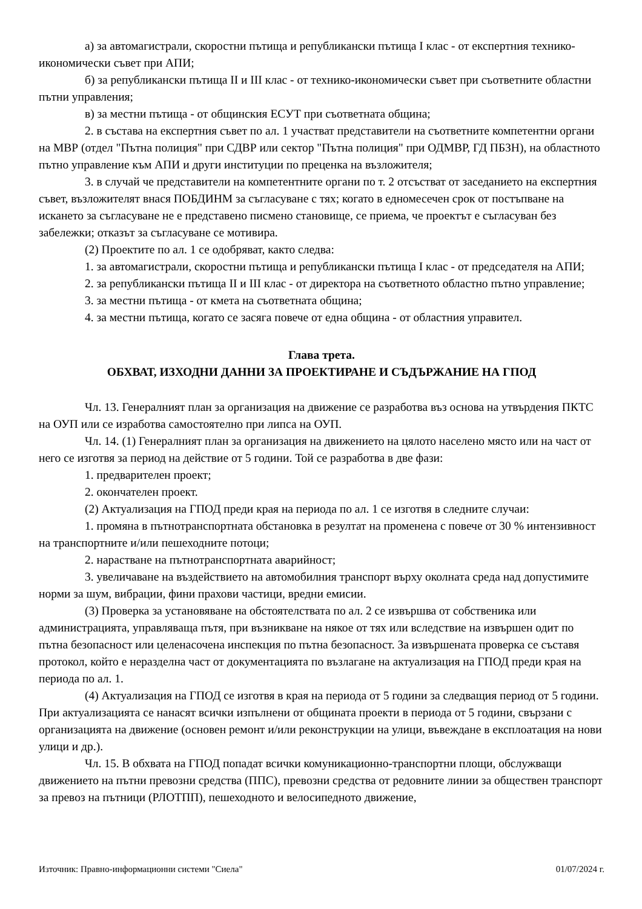а) за автомагистрали, скоростни пътища и републикански пътища I клас - от експертния технико-икономически съвет при АПИ;
б) за републикански пътища II и III клас - от технико-икономически съвет при съответните областни пътни управления;
в) за местни пътища - от общинския ЕСУТ при съответната община;
2. в състава на експертния съвет по ал. 1 участват представители на съответните компетентни органи на МВР (отдел "Пътна полиция" при СДВР или сектор "Пътна полиция" при ОДМВР, ГД ПБЗН), на областното пътно управление към АПИ и други институции по преценка на възложителя;
3. в случай че представители на компетентните органи по т. 2 отсъстват от заседанието на експертния съвет, възложителят внася ПОБДИНМ за съгласуване с тях; когато в едномесечен срок от постъпване на искането за съгласуване не е представено писмено становище, се приема, че проектът е съгласуван без забележки; отказът за съгласуване се мотивира.
(2) Проектите по ал. 1 се одобряват, както следва:
1. за автомагистрали, скоростни пътища и републикански пътища I клас - от председателя на АПИ;
2. за републикански пътища II и III клас - от директора на съответното областно пътно управление;
3. за местни пътища - от кмета на съответната община;
4. за местни пътища, когато се засяга повече от една община - от областния управител.
Глава трета.
ОБХВАТ, ИЗХОДНИ ДАННИ ЗА ПРОЕКТИРАНЕ И СЪДЪРЖАНИЕ НА ГПОД
Чл. 13. Генералният план за организация на движение се разработва въз основа на утвърдения ПКТС на ОУП или се изработва самостоятелно при липса на ОУП.
Чл. 14. (1) Генералният план за организация на движението на цялото населено място или на част от него се изготвя за период на действие от 5 години. Той се разработва в две фази:
1. предварителен проект;
2. окончателен проект.
(2) Актуализация на ГПОД преди края на периода по ал. 1 се изготвя в следните случаи:
1. промяна в пътнотранспортната обстановка в резултат на променена с повече от 30 % интензивност на транспортните и/или пешеходните потоци;
2. нарастване на пътнотранспортната аварийност;
3. увеличаване на въздействието на автомобилния транспорт върху околната среда над допустимите норми за шум, вибрации, фини прахови частици, вредни емисии.
(3) Проверка за установяване на обстоятелствата по ал. 2 се извършва от собственика или администрацията, управляваща пътя, при възникване на някое от тях или вследствие на извършен одит по пътна безопасност или целенасочена инспекция по пътна безопасност. За извършената проверка се съставя протокол, който е неразделна част от документацията по възлагане на актуализация на ГПОД преди края на периода по ал. 1.
(4) Актуализация на ГПОД се изготвя в края на периода от 5 години за следващия период от 5 години. При актуализацията се нанасят всички изпълнени от общината проекти в периода от 5 години, свързани с организацията на движение (основен ремонт и/или реконструкции на улици, въвеждане в експлоатация на нови улици и др.).
Чл. 15. В обхвата на ГПОД попадат всички комуникационно-транспортни площи, обслужващи движението на пътни превозни средства (ППС), превозни средства от редовните линии за обществен транспорт за превоз на пътници (РЛОТПП), пешеходното и велосипедното движение,
Източник: Правно-информационни системи "Сиела" 01/07/2024 г.